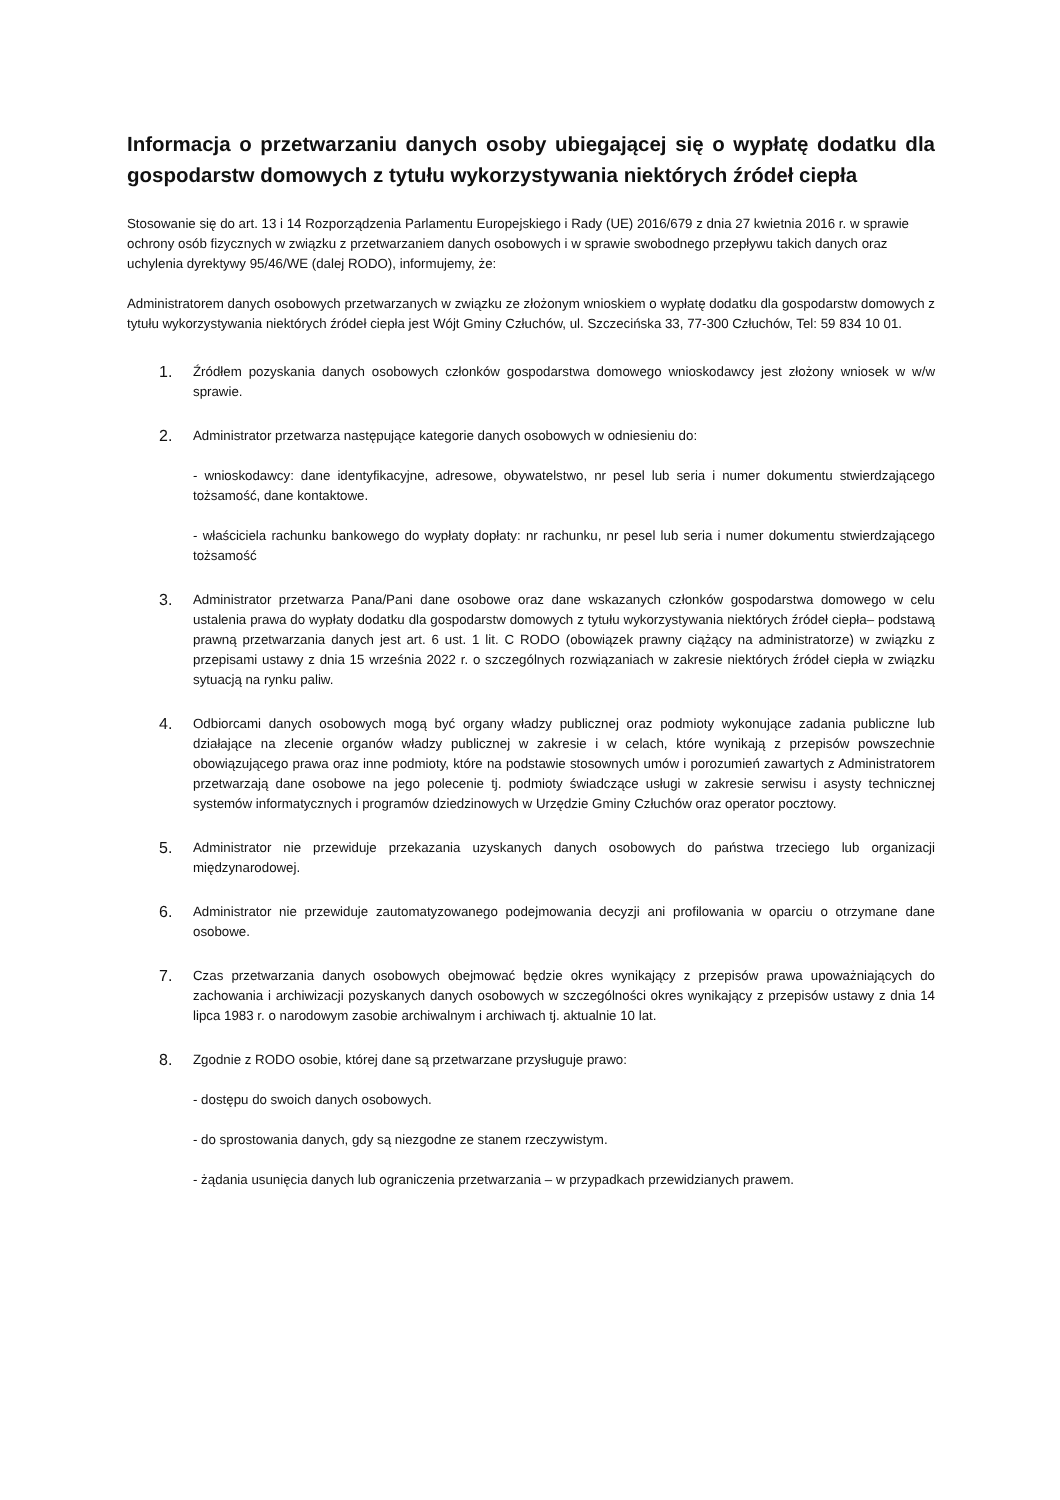Informacja o przetwarzaniu danych osoby ubiegającej się o wypłatę dodatku dla gospodarstw domowych z tytułu wykorzystywania niektórych źródeł ciepła
Stosowanie się do art. 13 i 14 Rozporządzenia Parlamentu Europejskiego i Rady (UE) 2016/679 z dnia 27 kwietnia 2016 r. w sprawie ochrony osób fizycznych w związku z przetwarzaniem danych osobowych i w sprawie swobodnego przepływu takich danych oraz uchylenia dyrektywy 95/46/WE (dalej RODO), informujemy, że:
Administratorem danych osobowych przetwarzanych w związku ze złożonym wnioskiem o wypłatę dodatku dla gospodarstw domowych z tytułu wykorzystywania niektórych źródeł ciepła jest Wójt Gminy Człuchów, ul. Szczecińska 33, 77-300 Człuchów, Tel: 59 834 10 01.
1.
Źródłem pozyskania danych osobowych członków gospodarstwa domowego wnioskodawcy jest złożony wniosek w w/w sprawie.
2.
Administrator przetwarza następujące kategorie danych osobowych w odniesieniu do:
- wnioskodawcy: dane identyfikacyjne, adresowe, obywatelstwo, nr pesel lub seria i numer dokumentu stwierdzającego tożsamość, dane kontaktowe.
- właściciela rachunku bankowego do wypłaty dopłaty: nr rachunku, nr pesel lub seria i numer dokumentu stwierdzającego tożsamość
3.
Administrator przetwarza Pana/Pani dane osobowe oraz dane wskazanych członków gospodarstwa domowego w celu ustalenia prawa do wypłaty dodatku dla gospodarstw domowych z tytułu wykorzystywania niektórych źródeł ciepła– podstawą prawną przetwarzania danych jest art. 6 ust. 1 lit. C RODO (obowiązek prawny ciążący na administratorze) w związku z przepisami ustawy z dnia 15 września 2022 r. o szczególnych rozwiązaniach w zakresie niektórych źródeł ciepła w związku sytuacją na rynku paliw.
4.
Odbiorcami danych osobowych mogą być organy władzy publicznej oraz podmioty wykonujące zadania publiczne lub działające na zlecenie organów władzy publicznej w zakresie i w celach, które wynikają z przepisów powszechnie obowiązującego prawa oraz inne podmioty, które na podstawie stosownych umów i porozumień zawartych z Administratorem przetwarzają dane osobowe na jego polecenie tj. podmioty świadczące usługi w zakresie serwisu i asysty technicznej systemów informatycznych i programów dziedzinowych w Urzędzie Gminy Człuchów oraz operator pocztowy.
5.
Administrator nie przewiduje przekazania uzyskanych danych osobowych do państwa trzeciego lub organizacji międzynarodowej.
6.
Administrator nie przewiduje zautomatyzowanego podejmowania decyzji ani profilowania w oparciu o otrzymane dane osobowe.
7.
Czas przetwarzania danych osobowych obejmować będzie okres wynikający z przepisów prawa upoważniających do zachowania i archiwizacji pozyskanych danych osobowych w szczególności okres wynikający z przepisów ustawy z dnia 14 lipca 1983 r. o narodowym zasobie archiwalnym i archiwach tj. aktualnie 10 lat.
8.
Zgodnie z RODO osobie, której dane są przetwarzane przysługuje prawo:
- dostępu do swoich danych osobowych.
- do sprostowania danych, gdy są niezgodne ze stanem rzeczywistym.
- żądania usunięcia danych lub ograniczenia przetwarzania – w przypadkach przewidzianych prawem.